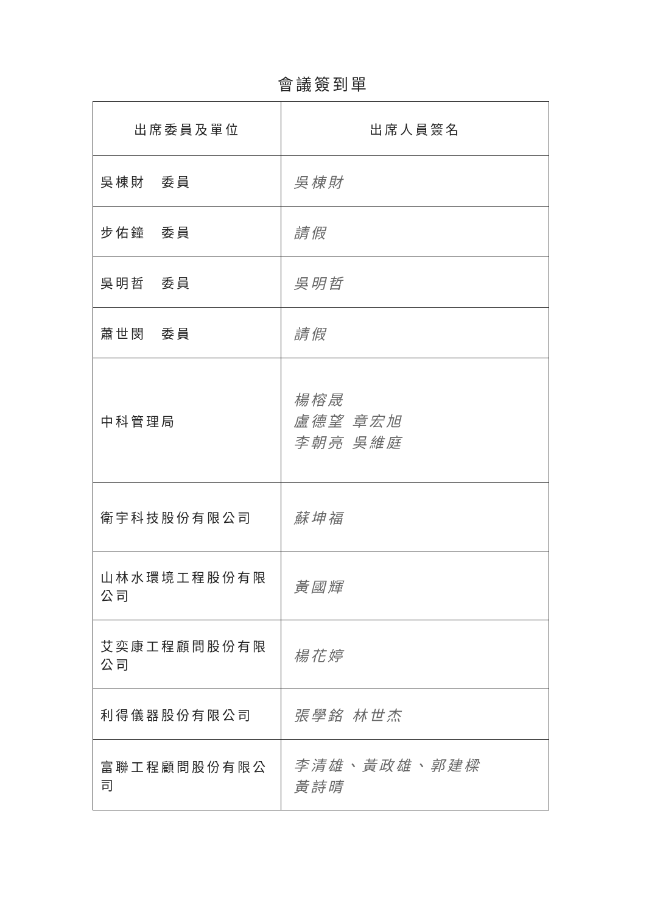會議簽到單
| 出席委員及單位 | 出席人員簽名 |
| --- | --- |
| 吳棟財 委員 | 吳棟財 |
| 步佑鐘 委員 | 請假 |
| 吳明哲 委員 | 吳明哲 |
| 蕭世閔 委員 | 請假 |
| 中科管理局 | 楊榕晟 盧德望 章宏旭 李朝亮 吳維庭 |
| 衛宇科技股份有限公司 | 蘇坤福 |
| 山林水環境工程股份有限公司 | 黃國輝 |
| 艾奕康工程顧問股份有限公司 | 楊花婷 |
| 利得儀器股份有限公司 | 張學銘 林世杰 |
| 富聯工程顧問股份有限公司 | 李清雄、黃政雄、郭建樑 黃詩晴 |